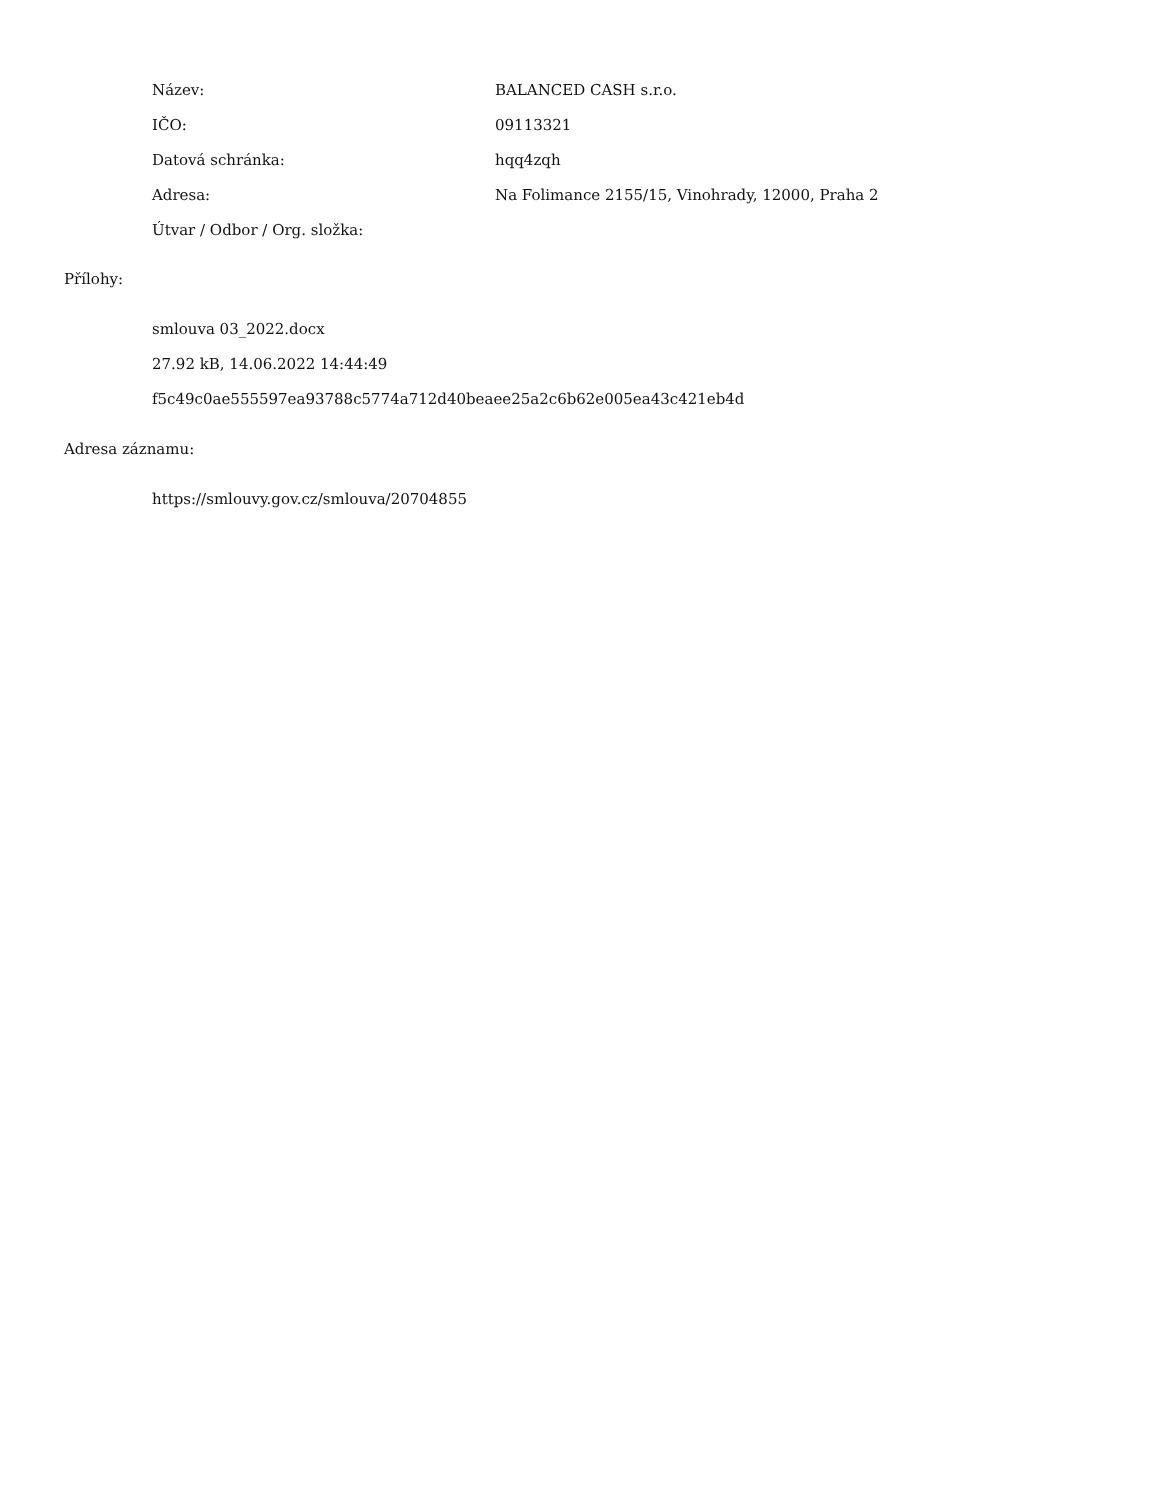Název: BALANCED CASH s.r.o.
IČO: 09113321
Datová schránka: hqq4zqh
Adresa: Na Folimance 2155/15, Vinohrady, 12000, Praha 2
Útvar / Odbor / Org. složka:
Přílohy:
smlouva 03_2022.docx
27.92 kB, 14.06.2022 14:44:49
f5c49c0ae555597ea93788c5774a712d40beaee25a2c6b62e005ea43c421eb4d
Adresa záznamu:
https://smlouvy.gov.cz/smlouva/20704855